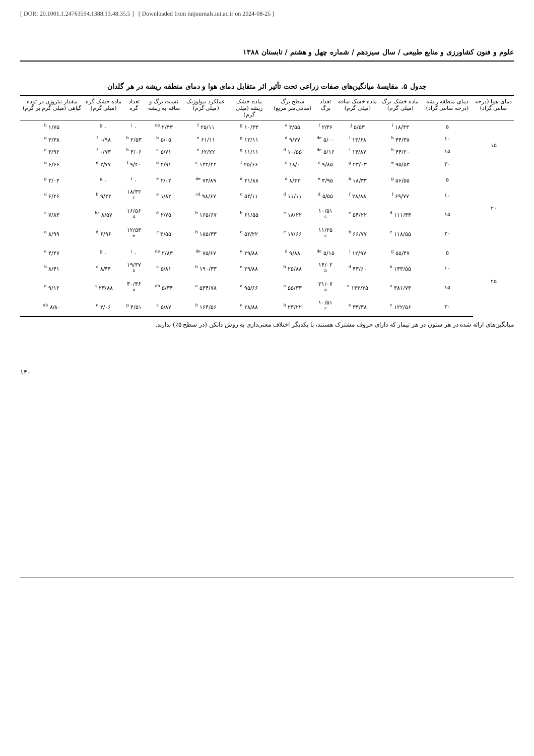[ DOR: 20.1001.1.24763594.1388.13.48.35.5 ] [ Downloaded from iutjournals.iut.ac.ir on 2024-08-25 ]
علوم و فنون کشاورزی و منابع طبیعی / سال سیزدهم / شماره چهل و هشتم / تابستان ۱۳۸۸
جدول ۵. مقایسهٔ میانگین‌های صفات زراعی تحت تأثیر اثر متقابل دمای هوا و دمای منطقه ریشه در هر گلدان
| دمای هوا (درجه سانتی گراد) | دمای منطقه ریشه (درجه سانتی گراد) | ماده خشک برگ (میلی گرم) | ماده خشک ساقه (میلی گرم) | تعداد برگ | سطح برگ (سانتی‌متر مربع) | ماده خشک ریشه (میلی گرم) | عملکرد بیولوژیک (میلی گرم) | نسبت برگ و ساقه به ریشه | تعداد گره | ماده خشک گره (میلی گرم) | مقدار نیتروژن در توده گیاهی (میلی گرم بر گرم) |
| --- | --- | --- | --- | --- | --- | --- | --- | --- | --- | --- | --- |
| ۱۵ | ۵ | ۱۸/۴۳ <sup>i</sup> | ۵/۵۳ <sup>j</sup> | ۲/۳۶ <sup>f</sup> | ۳/۵۵ <sup>e</sup> | ۱۰/۳۳ <sup>g</sup> | ۲۵/۱۱ <sup>f</sup> | ۲/۴۳ <sup>de</sup> | ۰ <sup>i</sup> | ۰ <sup>g</sup> | ۱/۷۵ <sup>h</sup> |
| | ۱۰ | ۴۴/۳۸ <sup>h</sup> | ۱۳/۶۸ <sup>i</sup> | ۵/۰۰ <sup>de</sup> | ۹/۷۷ <sup>d</sup> | ۱۲/۱۱ <sup>g</sup> | ۶۱/۱۱ <sup>e</sup> | ۵/۰۵ <sup>b</sup> | ۲/۵۳ <sup>h</sup> | ۰/۹۸ <sup>f</sup> | ۳/۳۸ <sup>g</sup> |
| | ۱۵ | ۴۴/۲۰ <sup>h</sup> | ۱۴/۸۷ <sup>i</sup> | ۵/۱۶ <sup>de</sup> | ۱۰/۵۵ <sup>d</sup> | ۱۱/۱۱ <sup>g</sup> | ۶۲/۲۲ <sup>e</sup> | ۵/۷۱ <sup>a</sup> | ۳/۰۶ <sup>h</sup> | ۰/۷۳ <sup>f</sup> | ۳/۹۲ <sup>e</sup> |
| | ۲۰ | ۹۵/۵۳ <sup>e</sup> | ۲۳/۰۳ <sup>g</sup> | ۹/۸۵ <sup>c</sup> | ۱۸/۰ <sup>c</sup> | ۲۵/۶۶ <sup>f</sup> | ۱۳۴/۴۴ <sup>c</sup> | ۴/۹۱ <sup>b</sup> | ۹/۴۰ <sup>f</sup> | ۲/۷۷ <sup>e</sup> | ۶/۶۶ <sup>d</sup> |
| ۲۰ | ۵ | ۵۶/۵۵ <sup>g</sup> | ۱۸/۳۳ <sup>h</sup> | ۳/۹۵ <sup>e</sup> | ۸/۴۴ <sup>d</sup> | ۴۱/۸۸ <sup>d</sup> | ۷۴/۸۹ <sup>de</sup> | ۲/۰۲ <sup>e</sup> | ۰ <sup>i</sup> | ۰ <sup>g</sup> | ۳/۰۴ <sup>g</sup> |
| | ۱۰ | ۶۹/۷۷ <sup>f</sup> | ۲۸/۸۸ <sup>f</sup> | ۵/۵۵ <sup>d</sup> | ۱۱/۱۱ <sup>d</sup> | ۵۴/۱۱ <sup>c</sup> | ۹۸/۶۷ <sup>cd</sup> | ۱/۸۳ <sup>e</sup> | ۱۸/۳۲ <sup>c</sup> | ۹/۲۲ <sup>b</sup> | ۶/۲۶ <sup>d</sup> |
| | ۱۵ | ۱۱۱/۴۴ <sup>d</sup> | ۵۴/۲۲ <sup>c</sup> | ۱۰/۵۱ <sup>c</sup> | ۱۸/۲۲ <sup>c</sup> | ۶۱/۵۵ <sup>b</sup> | ۱۶۵/۶۷ <sup>b</sup> | ۲/۷۵ <sup>d</sup> | ۱۶/۵۶ <sup>d</sup> | ۸/۵۷ <sup>bc</sup> | ۷/۸۳ <sup>c</sup> |
| | ۲۰ | ۱۱۸/۵۵ <sup>c</sup> | ۶۶/۷۷ <sup>b</sup> | ۱۱/۲۵ <sup>c</sup> | ۱۷/۶۶ <sup>c</sup> | ۵۲/۲۲ <sup>c</sup> | ۱۸۵/۳۳ <sup>b</sup> | ۳/۵۵ <sup>c</sup> | ۱۲/۵۴ <sup>e</sup> | ۶/۹۶ <sup>d</sup> | ۸/۹۹ <sup>a</sup> |
| ۲۵ | ۵ | ۵۵/۴۷ <sup>g</sup> | ۱۲/۹۷ <sup>i</sup> | ۵/۱۵ <sup>de</sup> | ۹/۸۸ <sup>d</sup> | ۲۹/۸۸ <sup>e</sup> | ۷۵/۶۷ <sup>de</sup> | ۲/۸۳ <sup>de</sup> | ۰ <sup>i</sup> | ۰ <sup>g</sup> | ۴/۴۷ <sup>e</sup> |
| | ۱۰ | ۱۳۳/۵۵ <sup>b</sup> | ۴۳/۶۰ <sup>d</sup> | ۱۴/۰۲ <sup>b</sup> | ۲۵/۸۸ <sup>b</sup> | ۲۹/۸۸ <sup>e</sup> | ۱۹۰/۳۳ <sup>b</sup> | ۵/۸۱ <sup>a</sup> | ۱۹/۳۷ <sup>b</sup> | ۸/۴۴ <sup>c</sup> | ۸/۴۱ <sup>b</sup> |
| | ۱۵ | ۳۸۱/۷۳ <sup>a</sup> | ۱۳۳/۳۵ <sup>a</sup> | ۲۱/۰۷ <sup>a</sup> | ۵۵/۳۳ <sup>a</sup> | ۹۵/۶۶ <sup>a</sup> | ۵۳۴/۷۸ <sup>a</sup> | ۵/۳۴ <sup>ab</sup> | ۳۰/۳۶ <sup>a</sup> | ۲۳/۸۸ <sup>a</sup> | ۹/۱۲ <sup>a</sup> |
| | ۲۰ | ۱۲۲/۵۶ <sup>c</sup> | ۳۳/۳۸ <sup>e</sup> | ۱۰/۵۱ <sup>c</sup> | ۲۳/۲۲ <sup>b</sup> | ۲۸/۸۸ <sup>e</sup> | ۱۶۴/۵۶ <sup>b</sup> | ۵/۸۷ <sup>a</sup> | ۴/۵۱ <sup>g</sup> | ۳/۰۶ <sup>e</sup> | ۸/۸۰ <sup>ab</sup> |
میانگین‌های ارائه شده در هر ستون در هر تیمار که دارای حروف مشترک هستند، با یکدیگر اختلاف معنی‌داری به روش دانکن (در سطح ۵٪) ندارند.
۱۴۰